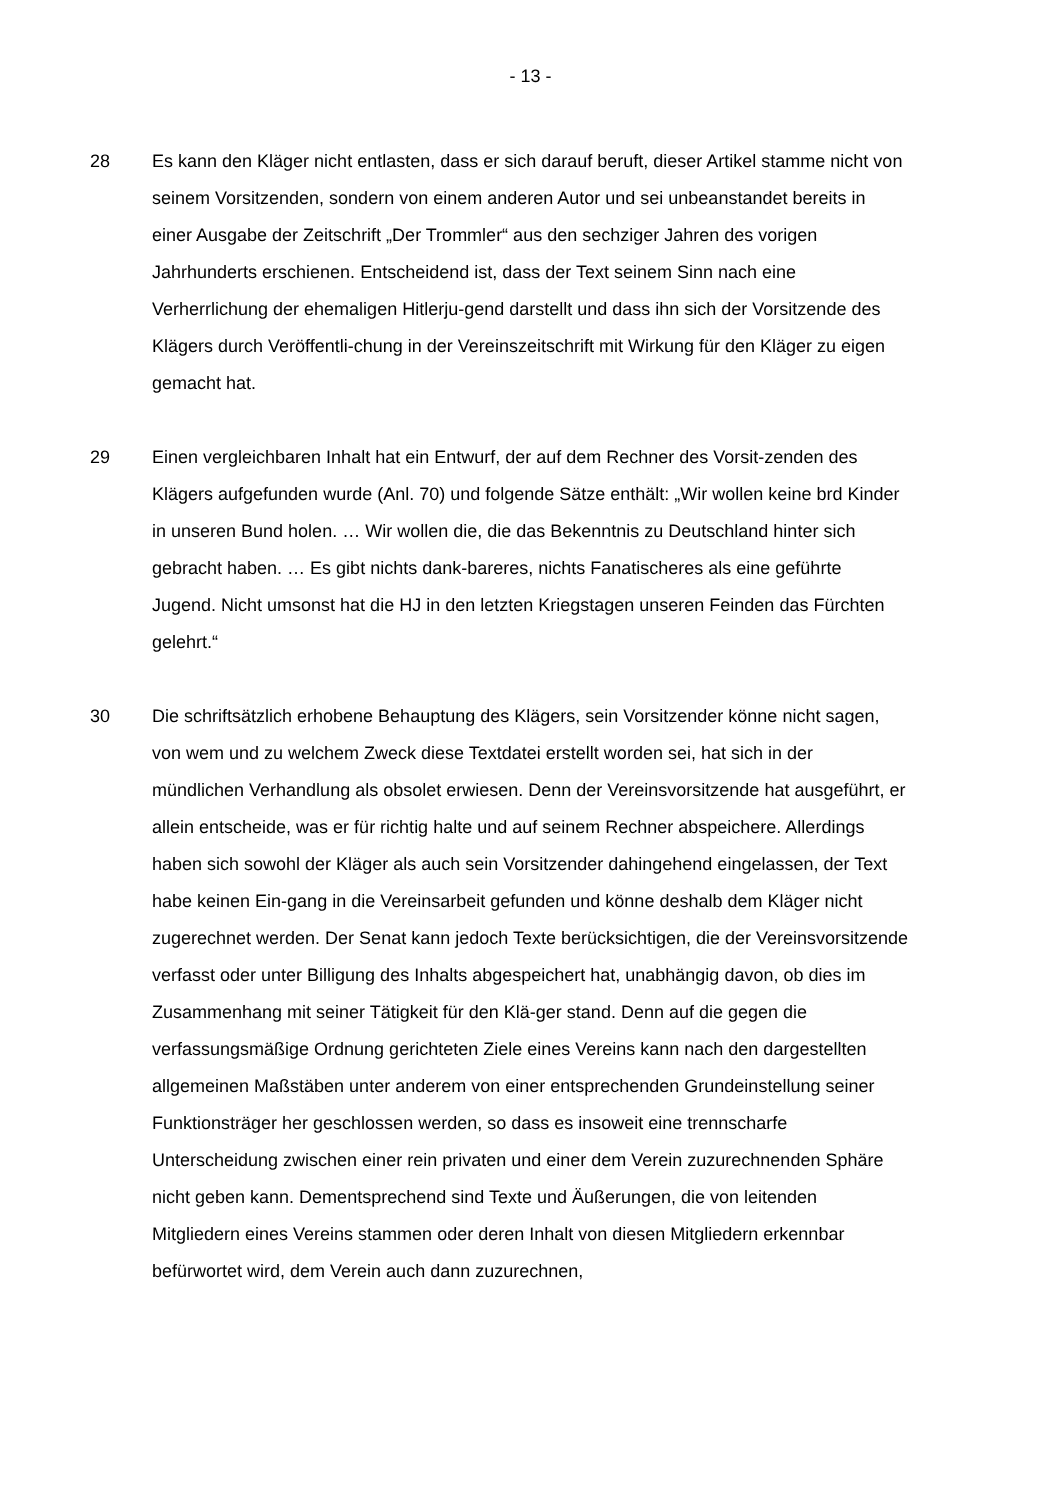- 13 -
28 Es kann den Kläger nicht entlasten, dass er sich darauf beruft, dieser Artikel stamme nicht von seinem Vorsitzenden, sondern von einem anderen Autor und sei unbeanstandet bereits in einer Ausgabe der Zeitschrift „Der Trommler“ aus den sechziger Jahren des vorigen Jahrhunderts erschienen. Entscheidend ist, dass der Text seinem Sinn nach eine Verherrlichung der ehemaligen Hitlerju-gend darstellt und dass ihn sich der Vorsitzende des Klägers durch Veröffentli-chung in der Vereinszeitschrift mit Wirkung für den Kläger zu eigen gemacht hat.
29 Einen vergleichbaren Inhalt hat ein Entwurf, der auf dem Rechner des Vorsit-zenden des Klägers aufgefunden wurde (Anl. 70) und folgende Sätze enthält: „Wir wollen keine brd Kinder in unseren Bund holen. … Wir wollen die, die das Bekenntnis zu Deutschland hinter sich gebracht haben. … Es gibt nichts dank-bareres, nichts Fanatischeres als eine geführte Jugend. Nicht umsonst hat die HJ in den letzten Kriegstagen unseren Feinden das Fürchten gelehrt.“
30 Die schriftsätzlich erhobene Behauptung des Klägers, sein Vorsitzender könne nicht sagen, von wem und zu welchem Zweck diese Textdatei erstellt worden sei, hat sich in der mündlichen Verhandlung als obsolet erwiesen. Denn der Vereinsvorsitzende hat ausgeführt, er allein entscheide, was er für richtig halte und auf seinem Rechner abspeichere. Allerdings haben sich sowohl der Kläger als auch sein Vorsitzender dahingehend eingelassen, der Text habe keinen Ein-gang in die Vereinsarbeit gefunden und könne deshalb dem Kläger nicht zugerechnet werden. Der Senat kann jedoch Texte berücksichtigen, die der Vereinsvorsitzende verfasst oder unter Billigung des Inhalts abgespeichert hat, unabhängig davon, ob dies im Zusammenhang mit seiner Tätigkeit für den Klä-ger stand. Denn auf die gegen die verfassungsmäßige Ordnung gerichteten Ziele eines Vereins kann nach den dargestellten allgemeinen Maßstäben unter anderem von einer entsprechenden Grundeinstellung seiner Funktionsträger her geschlossen werden, so dass es insoweit eine trennscharfe Unterscheidung zwischen einer rein privaten und einer dem Verein zuzurechnenden Sphäre nicht geben kann. Dementsprechend sind Texte und Äußerungen, die von leitenden Mitgliedern eines Vereins stammen oder deren Inhalt von diesen Mitgliedern erkennbar befürwortet wird, dem Verein auch dann zuzurechnen,